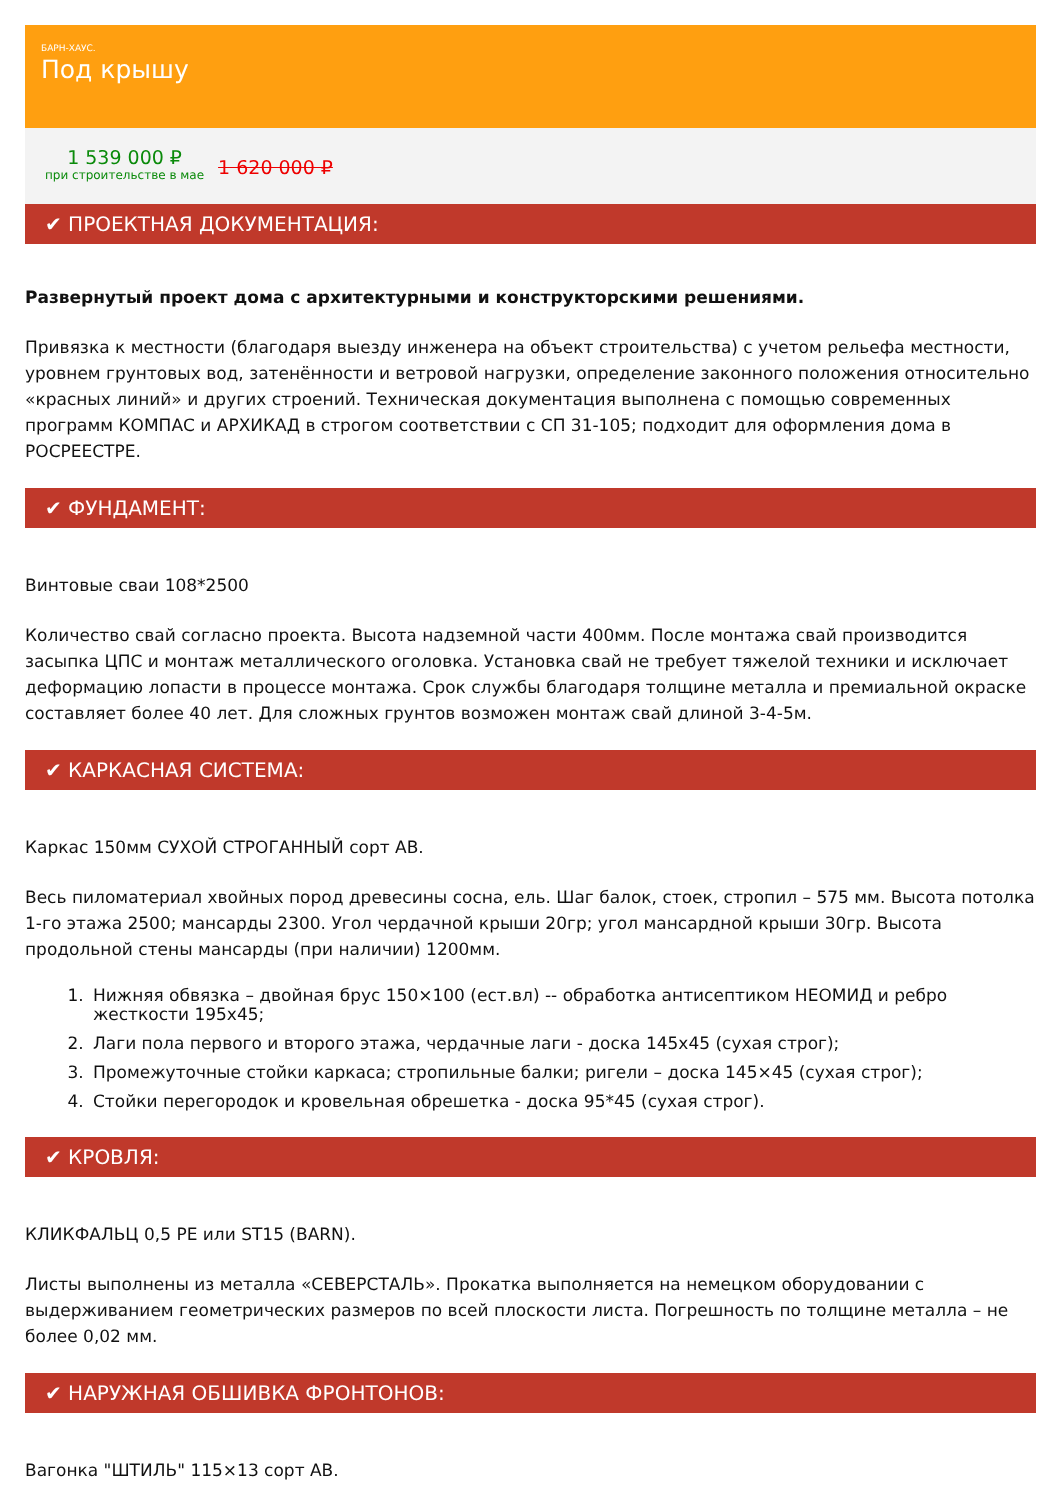БАРН-ХАУС.
Под крышу
1 539 000 ₽
при строительстве в мае
1 620 000 ₽
✔ ПРОЕКТНАЯ ДОКУМЕНТАЦИЯ:
Развернутый проект дома с архитектурными и конструкторскими решениями.
Привязка к местности (благодаря выезду инженера на объект строительства) с учетом рельефа местности, уровнем грунтовых вод, затенённости и ветровой нагрузки, определение законного положения относительно «красных линий» и других строений. Техническая документация выполнена с помощью современных программ КОМПАС и АРХИКАД в строгом соответствии с СП 31-105; подходит для оформления дома в РОСРЕЕСТРЕ.
✔ ФУНДАМЕНТ:
Винтовые сваи 108*2500
Количество свай согласно проекта. Высота надземной части 400мм. После монтажа свай производится засыпка ЦПС и монтаж металлического оголовка. Установка свай не требует тяжелой техники и исключает деформацию лопасти в процессе монтажа. Срок службы благодаря толщине металла и премиальной окраске составляет более 40 лет. Для сложных грунтов возможен монтаж свай длиной 3-4-5м.
✔ КАРКАСНАЯ СИСТЕМА:
Каркас 150мм СУХОЙ СТРОГАННЫЙ сорт АВ.
Весь пиломатериал хвойных пород древесины сосна, ель. Шаг балок, стоек, стропил – 575 мм. Высота потолка 1-го этажа 2500; мансарды 2300. Угол чердачной крыши 20гр; угол мансардной крыши 30гр. Высота продольной стены мансарды (при наличии) 1200мм.
1. Нижняя обвязка – двойная брус 150×100 (ест.вл) -- обработка антисептиком НЕОМИД и ребро жесткости 195х45;
2. Лаги пола первого и второго этажа, чердачные лаги - доска 145х45 (сухая строг);
3. Промежуточные стойки каркаса; стропильные балки; ригели – доска 145×45 (сухая строг);
4. Стойки перегородок и кровельная обрешетка - доска 95*45 (сухая строг).
✔ КРОВЛЯ:
КЛИКФАЛЬЦ 0,5 PE или ST15 (BARN).
Листы выполнены из металла «СЕВЕРСТАЛЬ». Прокатка выполняется на немецком оборудовании с выдерживанием геометрических размеров по всей плоскости листа. Погрешность по толщине металла – не более 0,02 мм.
✔ НАРУЖНАЯ ОБШИВКА ФРОНТОНОВ:
Вагонка "ШТИЛЬ" 115×13 сорт АВ.